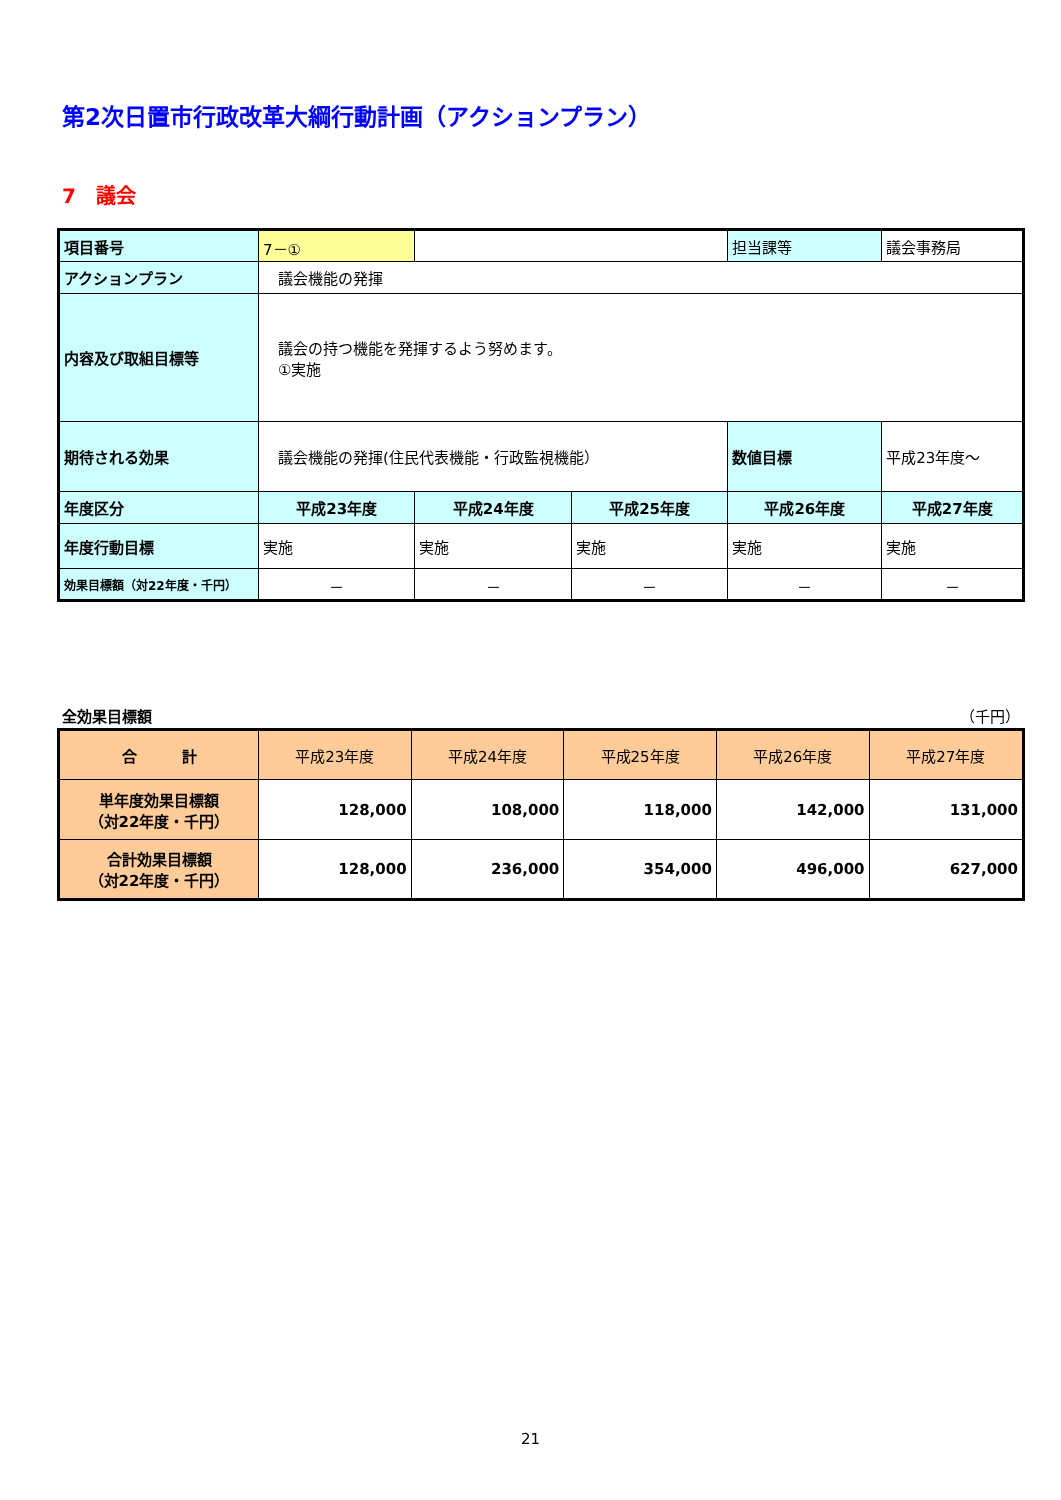第2次日置市行政改革大綱行動計画（アクションプラン）
7　議会
| 項目番号 | 7－① | | | 担当課等 | 議会事務局 |
| アクションプラン | 議会機能の発揮 | | | | |
| 内容及び取組目標等 | 議会の持つ機能を発揮するよう努めます。 ①実施 | | | | |
| 期待される効果 | 議会機能の発揮(住民代表機能・行政監視機能） | | | 数値目標 | 平成23年度～ |
| 年度区分 | 平成23年度 | 平成24年度 | 平成25年度 | 平成26年度 | 平成27年度 |
| 年度行動目標 | 実施 | 実施 | 実施 | 実施 | 実施 |
| 効果目標額（対22年度・千円） | － | － | － | － | － |
全効果目標額 （千円）
| 合 計 | 平成23年度 | 平成24年度 | 平成25年度 | 平成26年度 | 平成27年度 |
| 単年度効果目標額 （対22年度・千円） | 128,000 | 108,000 | 118,000 | 142,000 | 131,000 |
| 合計効果目標額 （対22年度・千円） | 128,000 | 236,000 | 354,000 | 496,000 | 627,000 |
21